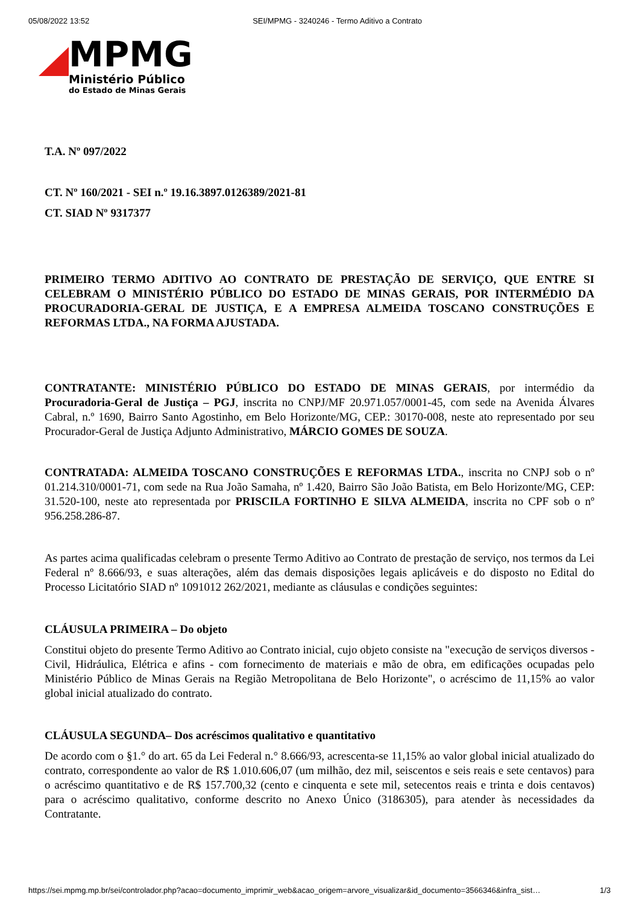05/08/2022 13:52 SEI/MPMG - 3240246 - Termo Aditivo a Contrato
MPMG
Ministério Público
do Estado de Minas Gerais
T.A. Nº 097/2022
CT. Nº 160/2021 - SEI n.º 19.16.3897.0126389/2021-81
CT. SIAD Nº 9317377
PRIMEIRO TERMO ADITIVO AO CONTRATO DE PRESTAÇÃO DE SERVIÇO, QUE ENTRE SI CELEBRAM O MINISTÉRIO PÚBLICO DO ESTADO DE MINAS GERAIS, POR INTERMÉDIO DA PROCURADORIA-GERAL DE JUSTIÇA, E A EMPRESA ALMEIDA TOSCANO CONSTRUÇÕES E REFORMAS LTDA., NA FORMA AJUSTADA.
CONTRATANTE: MINISTÉRIO PÚBLICO DO ESTADO DE MINAS GERAIS, por intermédio da Procuradoria-Geral de Justiça – PGJ, inscrita no CNPJ/MF 20.971.057/0001-45, com sede na Avenida Álvares Cabral, n.º 1690, Bairro Santo Agostinho, em Belo Horizonte/MG, CEP.: 30170-008, neste ato representado por seu Procurador-Geral de Justiça Adjunto Administrativo, MÁRCIO GOMES DE SOUZA.
CONTRATADA: ALMEIDA TOSCANO CONSTRUÇÕES E REFORMAS LTDA., inscrita no CNPJ sob o nº 01.214.310/0001-71, com sede na Rua João Samaha, nº 1.420, Bairro São João Batista, em Belo Horizonte/MG, CEP: 31.520-100, neste ato representada por PRISCILA FORTINHO E SILVA ALMEIDA, inscrita no CPF sob o nº 956.258.286-87.
As partes acima qualificadas celebram o presente Termo Aditivo ao Contrato de prestação de serviço, nos termos da Lei Federal nº 8.666/93, e suas alterações, além das demais disposições legais aplicáveis e do disposto no Edital do Processo Licitatório SIAD nº 1091012 262/2021, mediante as cláusulas e condições seguintes:
CLÁUSULA PRIMEIRA – Do objeto
Constitui objeto do presente Termo Aditivo ao Contrato inicial, cujo objeto consiste na "execução de serviços diversos - Civil, Hidráulica, Elétrica e afins - com fornecimento de materiais e mão de obra, em edificações ocupadas pelo Ministério Público de Minas Gerais na Região Metropolitana de Belo Horizonte", o acréscimo de 11,15% ao valor global inicial atualizado do contrato.
CLÁUSULA SEGUNDA– Dos acréscimos qualitativo e quantitativo
De acordo com o §1.° do art. 65 da Lei Federal n.° 8.666/93, acrescenta-se 11,15% ao valor global inicial atualizado do contrato, correspondente ao valor de R$ 1.010.606,07 (um milhão, dez mil, seiscentos e seis reais e sete centavos) para o acréscimo quantitativo e de R$ 157.700,32 (cento e cinquenta e sete mil, setecentos reais e trinta e dois centavos) para o acréscimo qualitativo, conforme descrito no Anexo Único (3186305), para atender às necessidades da Contratante.
https://sei.mpmg.mp.br/sei/controlador.php?acao=documento_imprimir_web&acao_origem=arvore_visualizar&id_documento=3566346&infra_sist… 1/3